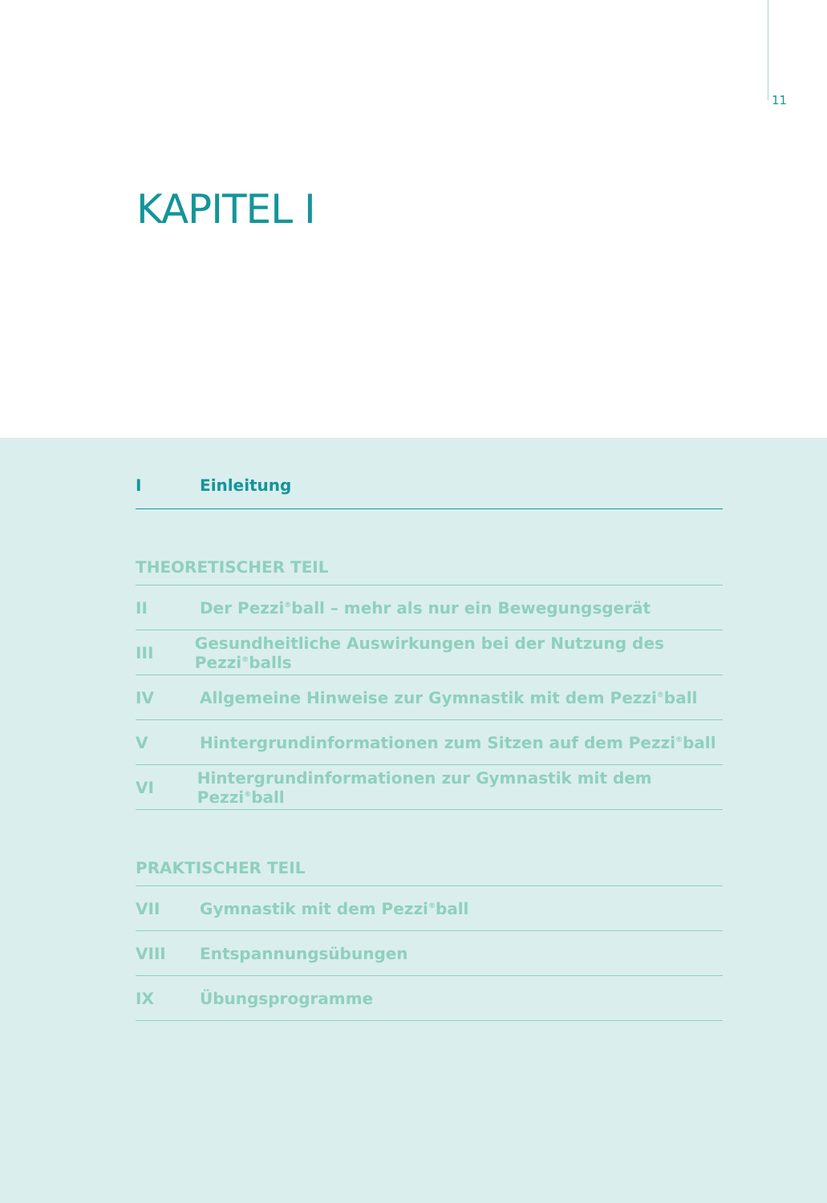11
KAPITEL I
I Einleitung
THEORETISCHER TEIL
II Der Pezzi<sup>®</sup>ball – mehr als nur ein Bewegungsgerät
III Gesundheitliche Auswirkungen bei der Nutzung des Pezzi<sup>®</sup>balls
IV Allgemeine Hinweise zur Gymnastik mit dem Pezzi<sup>®</sup>ball
V Hintergrundinformationen zum Sitzen auf dem Pezzi<sup>®</sup>ball
VI Hintergrundinformationen zur Gymnastik mit dem Pezzi<sup>®</sup>ball
PRAKTISCHER TEIL
VII Gymnastik mit dem Pezzi<sup>®</sup>ball
VIII Entspannungsübungen
IX Übungsprogramme